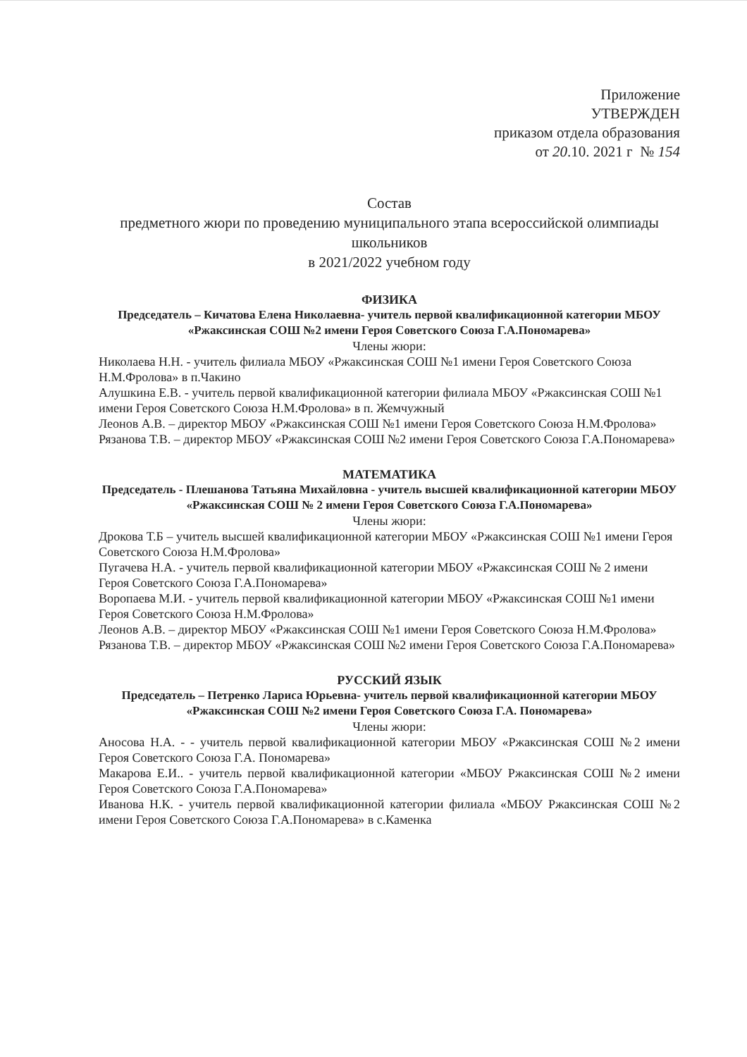Приложение
УТВЕРЖДЕН
приказом отдела образования
от 20.10. 2021 г № 154
Состав
предметного жюри по проведению муниципального этапа всероссийской олимпиады школьников
в 2021/2022 учебном году
ФИЗИКА
Председатель – Кичатова Елена Николаевна- учитель первой квалификационной категории МБОУ «Ржаксинская СОШ №2 имени Героя Советского Союза Г.А.Пономарева»
Члены жюри:
Николаева Н.Н. - учитель филиала МБОУ «Ржаксинская СОШ №1 имени Героя Советского Союза Н.М.Фролова» в п.Чакино
Алушкина Е.В. - учитель первой квалификационной категории филиала МБОУ «Ржаксинская СОШ №1 имени Героя Советского Союза Н.М.Фролова» в п. Жемчужный
Леонов А.В. – директор МБОУ «Ржаксинская СОШ №1 имени Героя Советского Союза Н.М.Фролова»
Рязанова Т.В. – директор МБОУ «Ржаксинская СОШ №2 имени Героя Советского Союза Г.А.Пономарева»
МАТЕМАТИКА
Председатель - Плешанова Татьяна Михайловна - учитель высшей квалификационной категории МБОУ «Ржаксинская СОШ № 2 имени Героя Советского Союза Г.А.Пономарева»
Члены жюри:
Дрокова Т.Б – учитель высшей квалификационной категории МБОУ «Ржаксинская СОШ №1 имени Героя Советского Союза Н.М.Фролова»
Пугачева Н.А. - учитель первой квалификационной категории МБОУ «Ржаксинская СОШ № 2 имени Героя Советского Союза Г.А.Пономарева»
Воропаева М.И. - учитель первой квалификационной категории МБОУ «Ржаксинская СОШ №1 имени Героя Советского Союза Н.М.Фролова»
Леонов А.В. – директор МБОУ «Ржаксинская СОШ №1 имени Героя Советского Союза Н.М.Фролова»
Рязанова Т.В. – директор МБОУ «Ржаксинская СОШ №2 имени Героя Советского Союза Г.А.Пономарева»
РУССКИЙ ЯЗЫК
Председатель – Петренко Лариса Юрьевна- учитель первой квалификационной категории МБОУ «Ржаксинская СОШ №2 имени Героя Советского Союза Г.А. Пономарева»
Члены жюри:
Аносова Н.А. - - учитель первой квалификационной категории МБОУ «Ржаксинская СОШ №2 имени Героя Советского Союза Г.А. Пономарева»
Макарова Е.И.. - учитель первой квалификационной категории «МБОУ Ржаксинская СОШ №2 имени Героя Советского Союза Г.А.Пономарева»
Иванова Н.К. - учитель первой квалификационной категории филиала «МБОУ Ржаксинская СОШ №2 имени Героя Советского Союза Г.А.Пономарева» в с.Каменка